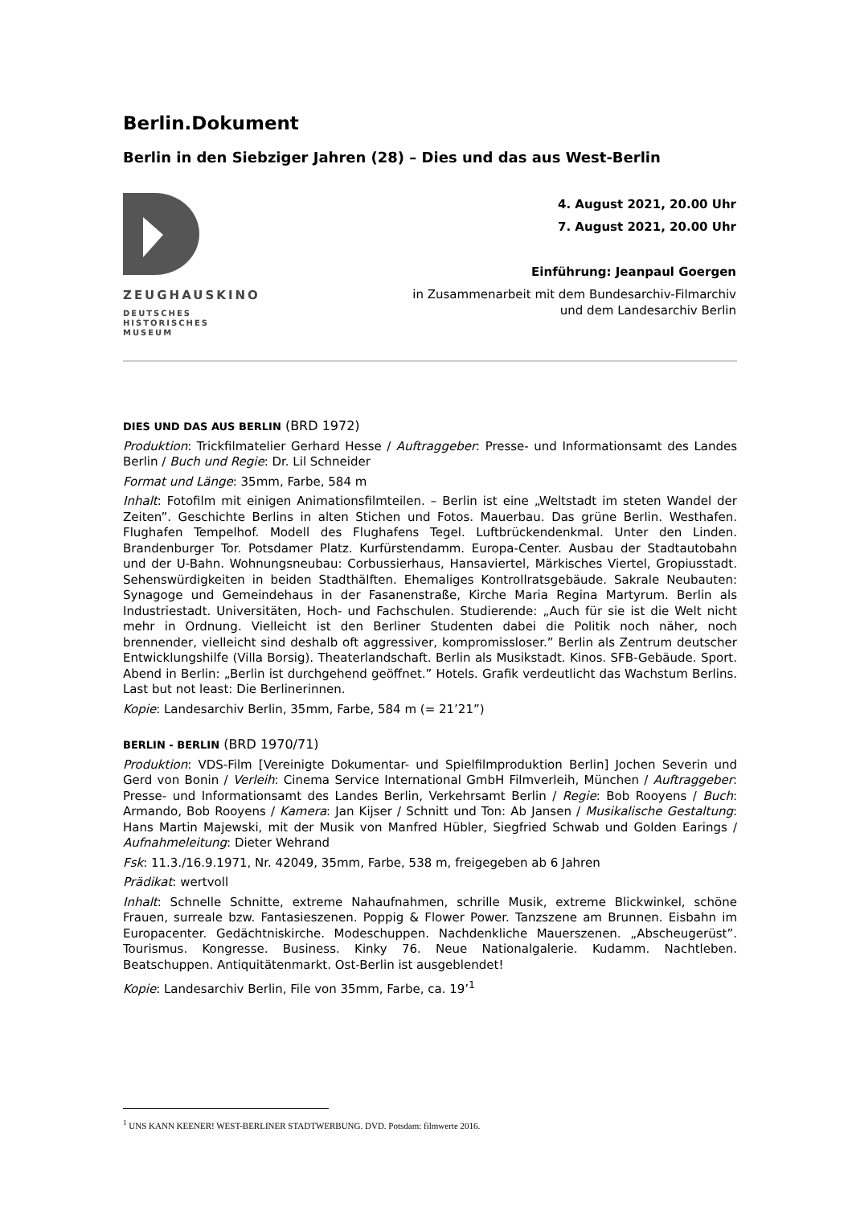Berlin.Dokument
Berlin in den Siebziger Jahren (28) – Dies und das aus West-Berlin
ZEUGHAUSKINO
DEUTSCHES
HISTORISCHES
MUSEUM
4. August 2021, 20.00 Uhr
7. August 2021, 20.00 Uhr
Einführung: Jeanpaul Goergen
in Zusammenarbeit mit dem Bundesarchiv-Filmarchiv
und dem Landesarchiv Berlin
DIES UND DAS AUS BERLIN (BRD 1972)
Produktion: Trickfilmatelier Gerhard Hesse / Auftraggeber: Presse- und Informationsamt des Landes Berlin / Buch und Regie: Dr. Lil Schneider
Format und Länge: 35mm, Farbe, 584 m
Inhalt: Fotofilm mit einigen Animationsfilmteilen. – Berlin ist eine „Weltstadt im steten Wandel der Zeiten”. Geschichte Berlins in alten Stichen und Fotos. Mauerbau. Das grüne Berlin. Westhafen. Flughafen Tempelhof. Modell des Flughafens Tegel. Luftbrückendenkmal. Unter den Linden. Brandenburger Tor. Potsdamer Platz. Kurfürstendamm. Europa-Center. Ausbau der Stadtautobahn und der U-Bahn. Wohnungsneubau: Corbussierhaus, Hansaviertel, Märkisches Viertel, Gropiusstadt. Sehenswürdigkeiten in beiden Stadthälften. Ehemaliges Kontrollratsgebäude. Sakrale Neubauten: Synagoge und Gemeindehaus in der Fasanenstraße, Kirche Maria Regina Martyrum. Berlin als Industriestadt. Universitäten, Hoch- und Fachschulen. Studierende: „Auch für sie ist die Welt nicht mehr in Ordnung. Vielleicht ist den Berliner Studenten dabei die Politik noch näher, noch brennender, vielleicht sind deshalb oft aggressiver, kompromissloser.” Berlin als Zentrum deutscher Entwicklungshilfe (Villa Borsig). Theaterlandschaft. Berlin als Musikstadt. Kinos. SFB-Gebäude. Sport. Abend in Berlin: „Berlin ist durchgehend geöffnet.” Hotels. Grafik verdeutlicht das Wachstum Berlins. Last but not least: Die Berlinerinnen.
Kopie: Landesarchiv Berlin, 35mm, Farbe, 584 m (= 21’21”)
BERLIN - BERLIN (BRD 1970/71)
Produktion: VDS-Film [Vereinigte Dokumentar- und Spielfilmproduktion Berlin] Jochen Severin und Gerd von Bonin / Verleih: Cinema Service International GmbH Filmverleih, München / Auftraggeber: Presse- und Informationsamt des Landes Berlin, Verkehrsamt Berlin / Regie: Bob Rooyens / Buch: Armando, Bob Rooyens / Kamera: Jan Kijser / Schnitt und Ton: Ab Jansen / Musikalische Gestaltung: Hans Martin Majewski, mit der Musik von Manfred Hübler, Siegfried Schwab und Golden Earings / Aufnahmeleitung: Dieter Wehrand
Fsk: 11.3./16.9.1971, Nr. 42049, 35mm, Farbe, 538 m, freigegeben ab 6 Jahren
Prädikat: wertvoll
Inhalt: Schnelle Schnitte, extreme Nahaufnahmen, schrille Musik, extreme Blickwinkel, schöne Frauen, surreale bzw. Fantasieszenen. Poppig & Flower Power. Tanzszene am Brunnen. Eisbahn im Europacenter. Gedächtniskirche. Modeschuppen. Nachdenkliche Mauerszenen. „Abscheugerüst”. Tourismus. Kongresse. Business. Kinky 76. Neue Nationalgalerie. Kudamm. Nachtleben. Beatschuppen. Antiquitätenmarkt. Ost-Berlin ist ausgeblendet!
Kopie: Landesarchiv Berlin, File von 35mm, Farbe, ca. 19’<sup>1</sup>
<sup>1</sup> UNS KANN KEENER! WEST-BERLINER STADTWERBUNG. DVD. Potsdam: filmwerte 2016.